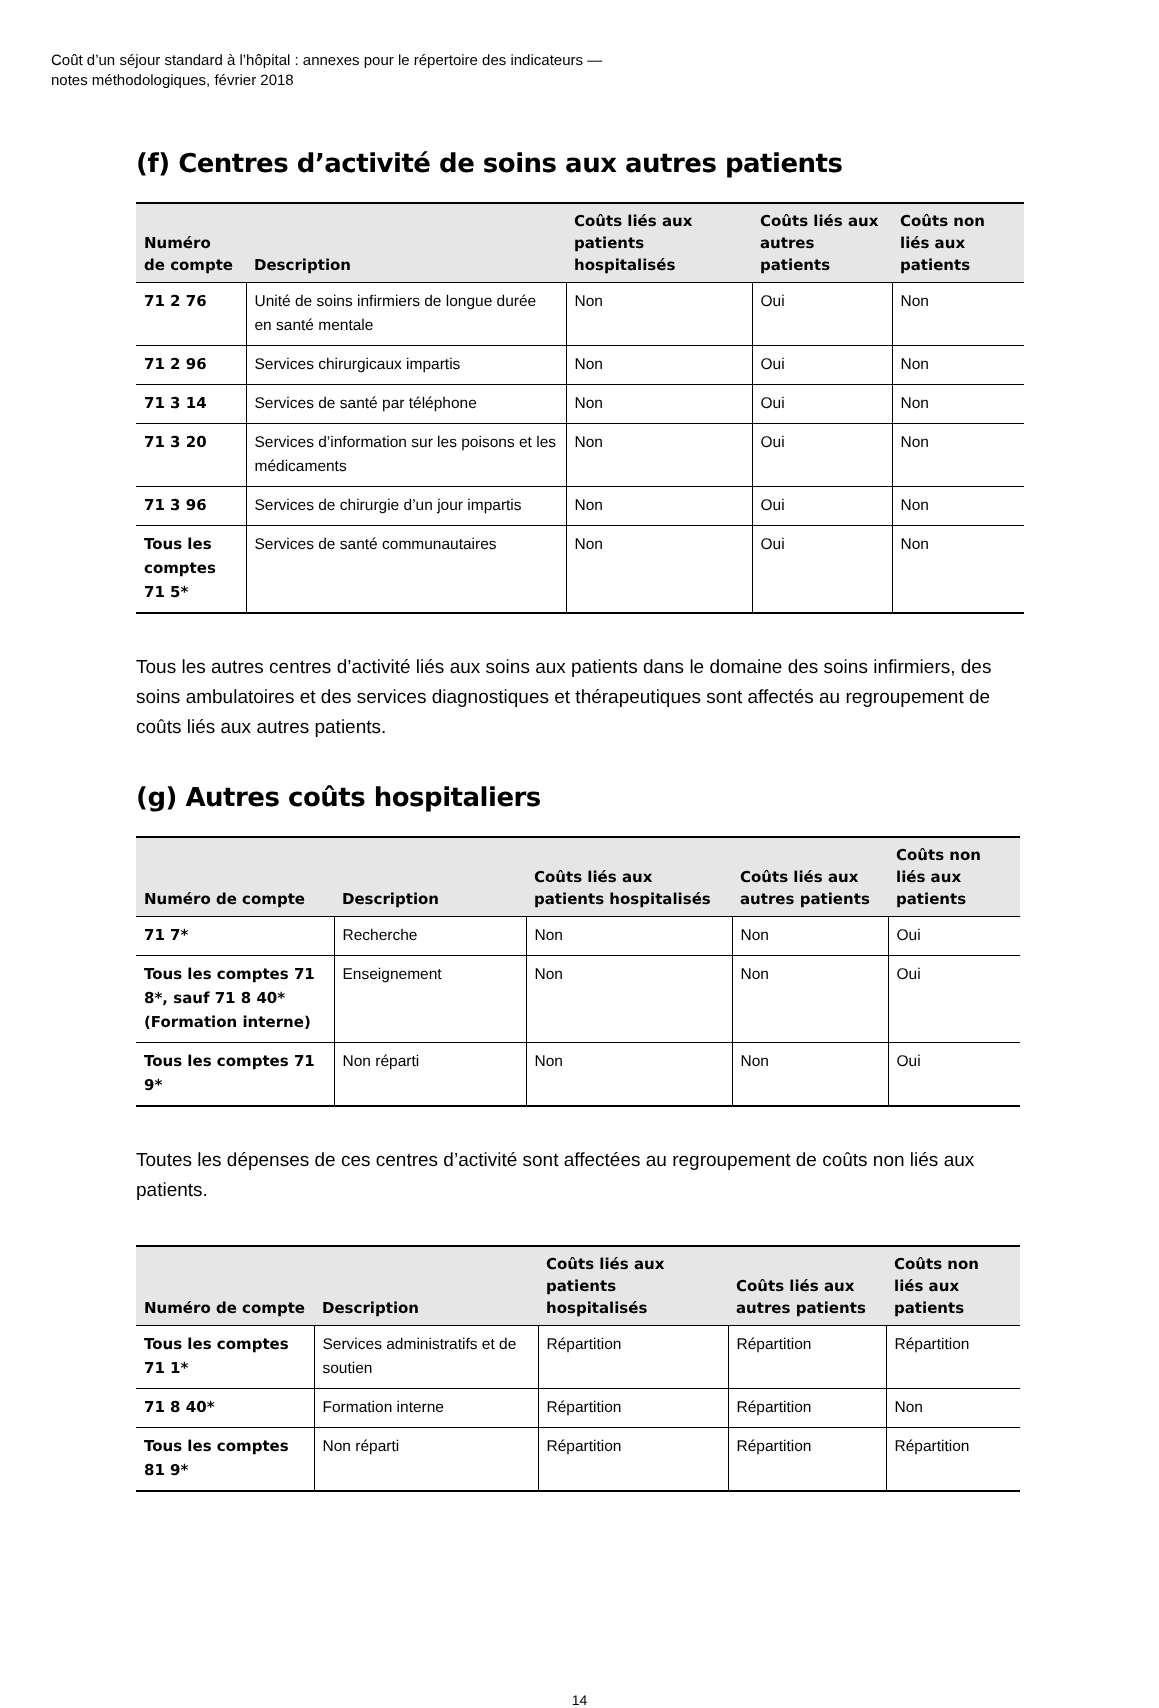Coût d’un séjour standard à l’hôpital : annexes pour le répertoire des indicateurs —
notes méthodologiques, février 2018
(f) Centres d’activité de soins aux autres patients
| Numéro de compte | Description | Coûts liés aux patients hospitalisés | Coûts liés aux autres patients | Coûts non liés aux patients |
| --- | --- | --- | --- | --- |
| 71 2 76 | Unité de soins infirmiers de longue durée en santé mentale | Non | Oui | Non |
| 71 2 96 | Services chirurgicaux impartis | Non | Oui | Non |
| 71 3 14 | Services de santé par téléphone | Non | Oui | Non |
| 71 3 20 | Services d’information sur les poisons et les médicaments | Non | Oui | Non |
| 71 3 96 | Services de chirurgie d’un jour impartis | Non | Oui | Non |
| Tous les comptes 71 5* | Services de santé communautaires | Non | Oui | Non |
Tous les autres centres d’activité liés aux soins aux patients dans le domaine des soins infirmiers, des soins ambulatoires et des services diagnostiques et thérapeutiques sont affectés au regroupement de coûts liés aux autres patients.
(g) Autres coûts hospitaliers
| Numéro de compte | Description | Coûts liés aux patients hospitalisés | Coûts liés aux autres patients | Coûts non liés aux patients |
| --- | --- | --- | --- | --- |
| 71 7* | Recherche | Non | Non | Oui |
| Tous les comptes 71 8*, sauf 71 8 40* (Formation interne) | Enseignement | Non | Non | Oui |
| Tous les comptes 71 9* | Non réparti | Non | Non | Oui |
Toutes les dépenses de ces centres d’activité sont affectées au regroupement de coûts non liés aux patients.
| Numéro de compte | Description | Coûts liés aux patients hospitalisés | Coûts liés aux autres patients | Coûts non liés aux patients |
| --- | --- | --- | --- | --- |
| Tous les comptes 71 1* | Services administratifs et de soutien | Répartition | Répartition | Répartition |
| 71 8 40* | Formation interne | Répartition | Répartition | Non |
| Tous les comptes 81 9* | Non réparti | Répartition | Répartition | Répartition |
14